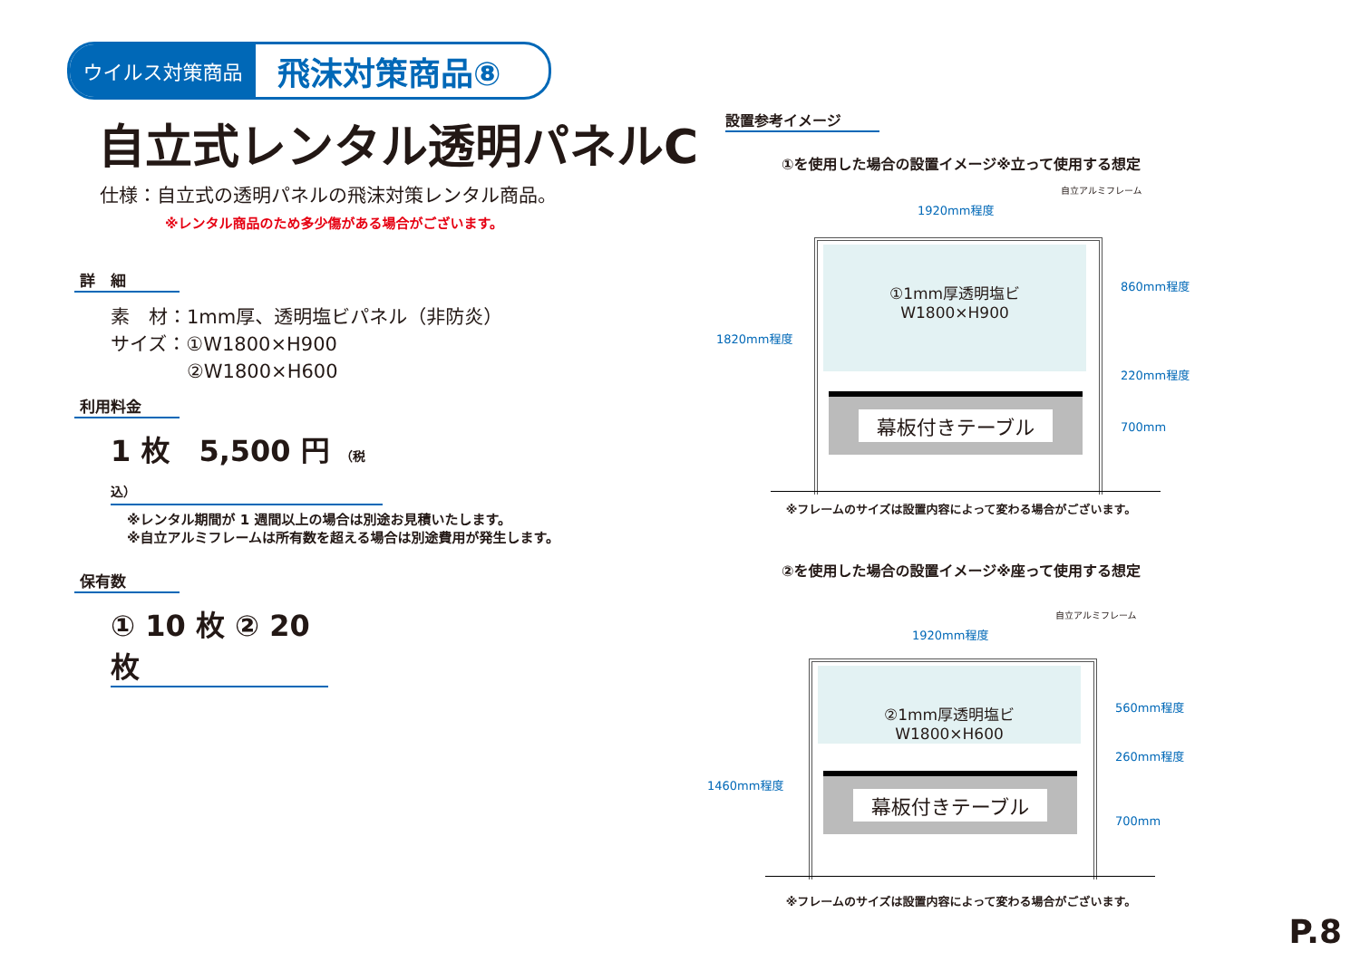ウイルス対策商品
飛沫対策商品⑧
自立式レンタル透明パネルC
仕様：自立式の透明パネルの飛沫対策レンタル商品。
※レンタル商品のため多少傷がある場合がございます。
詳　細
素　材：1mm厚、透明塩ビパネル（非防炎）
サイズ：①W1800×H900
　　　　②W1800×H600
利用料金
1 枚　5,500 円 （税込）
※レンタル期間が 1 週間以上の場合は別途お見積いたします。
※自立アルミフレームは所有数を超える場合は別途費用が発生します。
保有数
① 10 枚 ② 20 枚
設置参考イメージ
①を使用した場合の設置イメージ※立って使用する想定
自立アルミフレーム
1920mm程度
①1mm厚透明塩ビ
W1800×H900
幕板付きテーブル
1820mm程度
860mm程度
220mm程度
700mm
※フレームのサイズは設置内容によって変わる場合がございます。
②を使用した場合の設置イメージ※座って使用する想定
自立アルミフレーム
1920mm程度
②1mm厚透明塩ビ
W1800×H600
幕板付きテーブル
1460mm程度
560mm程度
260mm程度
700mm
※フレームのサイズは設置内容によって変わる場合がございます。
P.8